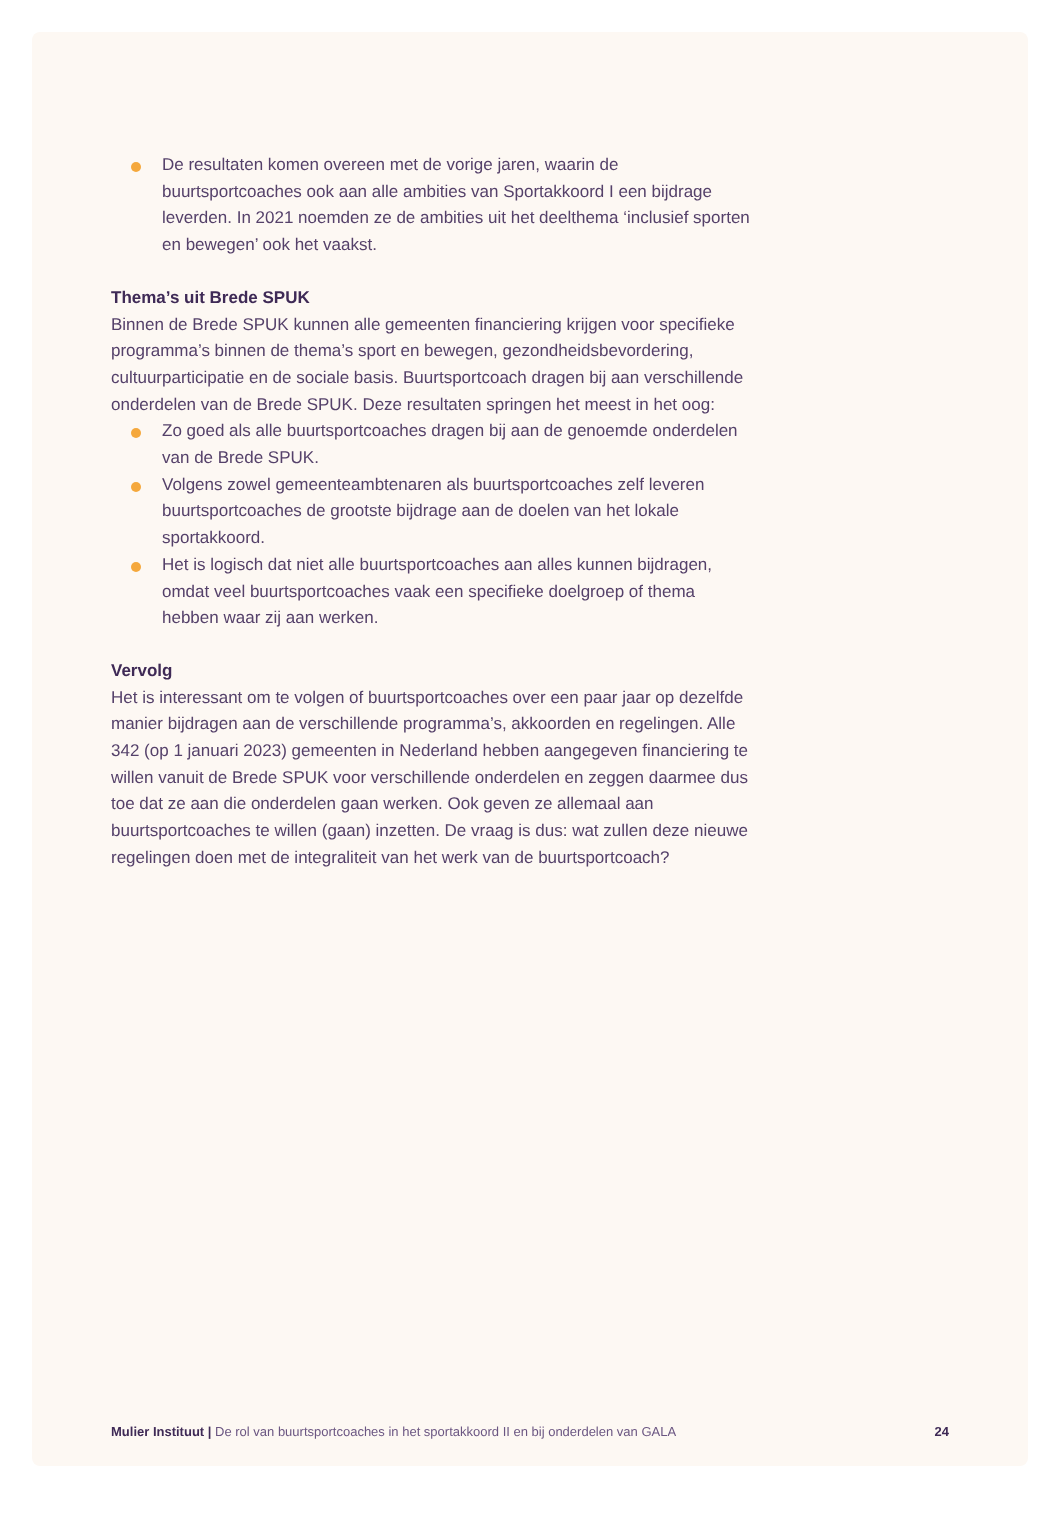De resultaten komen overeen met de vorige jaren, waarin de buurtsportcoaches ook aan alle ambities van Sportakkoord I een bijdrage leverden. In 2021 noemden ze de ambities uit het deelthema ‘inclusief sporten en bewegen’ ook het vaakst.
Thema’s uit Brede SPUK
Binnen de Brede SPUK kunnen alle gemeenten financiering krijgen voor specifieke programma’s binnen de thema’s sport en bewegen, gezondheidsbevordering, cultuurparticipatie en de sociale basis. Buurtsportcoach dragen bij aan verschillende onderdelen van de Brede SPUK. Deze resultaten springen het meest in het oog:
Zo goed als alle buurtsportcoaches dragen bij aan de genoemde onderdelen van de Brede SPUK.
Volgens zowel gemeenteambtenaren als buurtsportcoaches zelf leveren buurtsportcoaches de grootste bijdrage aan de doelen van het lokale sportakkoord.
Het is logisch dat niet alle buurtsportcoaches aan alles kunnen bijdragen, omdat veel buurtsportcoaches vaak een specifieke doelgroep of thema hebben waar zij aan werken.
Vervolg
Het is interessant om te volgen of buurtsportcoaches over een paar jaar op dezelfde manier bijdragen aan de verschillende programma’s, akkoorden en regelingen. Alle 342 (op 1 januari 2023) gemeenten in Nederland hebben aangegeven financiering te willen vanuit de Brede SPUK voor verschillende onderdelen en zeggen daarmee dus toe dat ze aan die onderdelen gaan werken. Ook geven ze allemaal aan buurtsportcoaches te willen (gaan) inzetten. De vraag is dus: wat zullen deze nieuwe regelingen doen met de integraliteit van het werk van de buurtsportcoach?
Mulier Instituut | De rol van buurtsportcoaches in het sportakkoord II en bij onderdelen van GALA 24